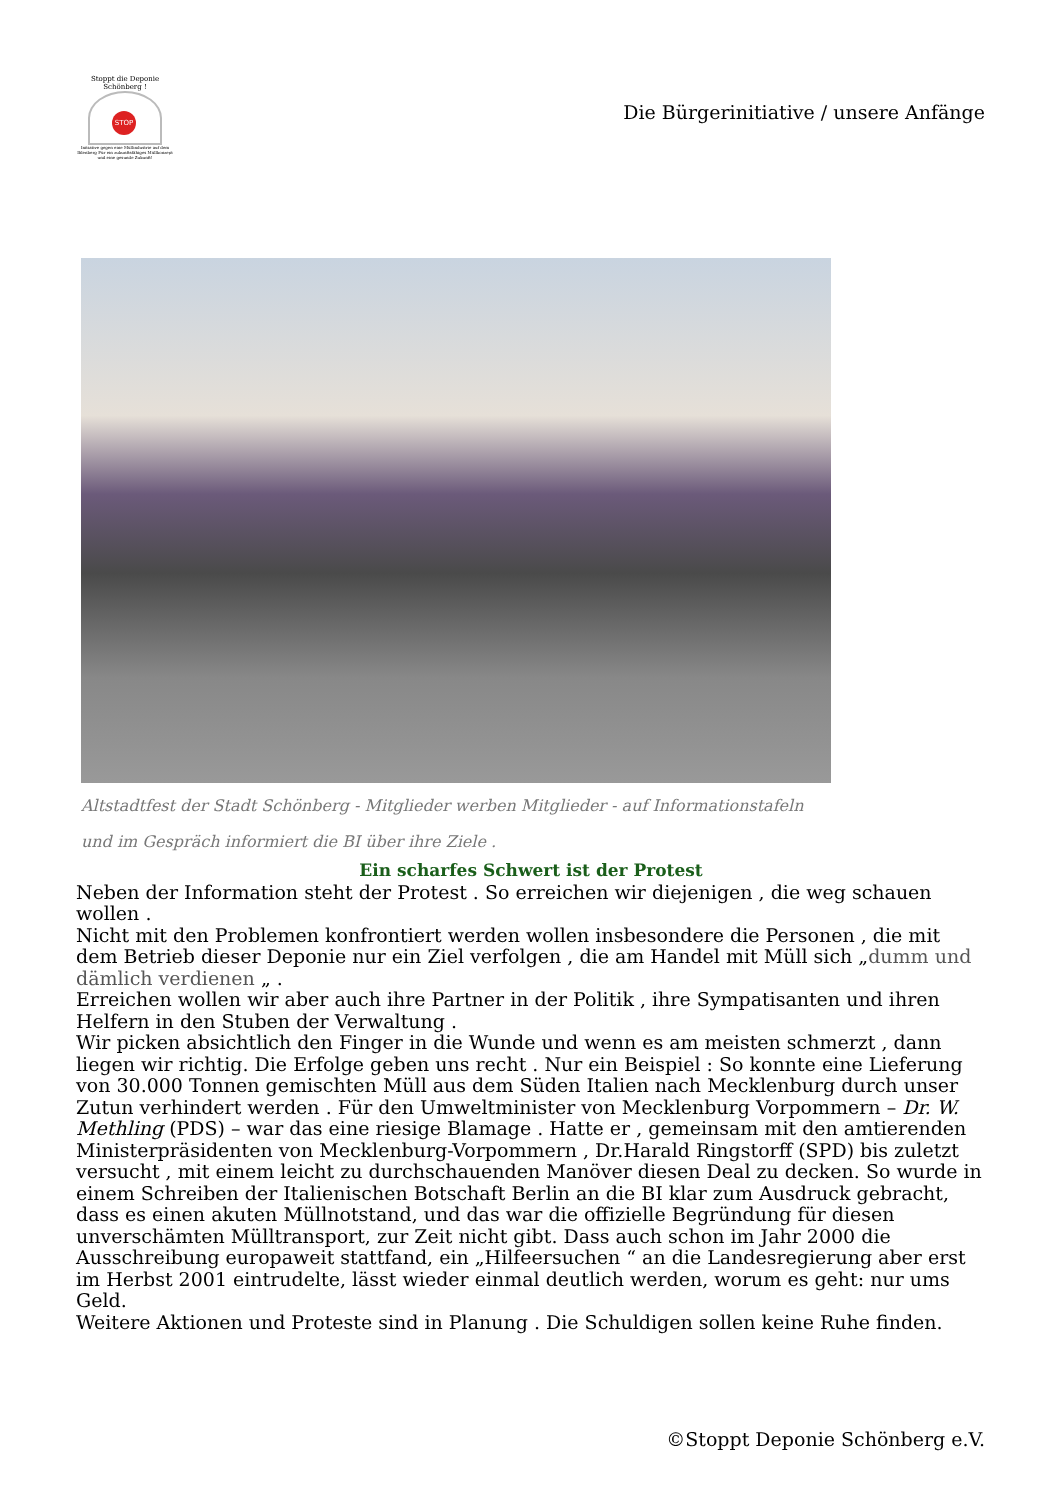Stoppt die Deponie Schönberg !
STOP
Initiative gegen eine Müllindustrie auf dem Ihlenberg Für ein zukunftsfähiges Müllkonzept und eine gesunde Zukunft!
Die Bürgerinitiative / unsere Anfänge
Altstadtfest der Stadt Schönberg - Mitglieder werben Mitglieder - auf Informationstafeln
und im Gespräch informiert die BI über ihre Ziele .
Ein scharfes Schwert ist der Protest
Neben der Information steht der Protest . So erreichen wir diejenigen , die weg schauen wollen .
Nicht mit den Problemen konfrontiert werden wollen insbesondere die Personen , die mit dem Betrieb dieser Deponie nur ein Ziel verfolgen , die am Handel mit Müll sich „dumm und dämlich verdienen „ .
Erreichen wollen wir aber auch ihre Partner in der Politik , ihre Sympatisanten und ihren Helfern in den Stuben der Verwaltung .
Wir picken absichtlich den Finger in die Wunde und wenn es am meisten schmerzt , dann liegen wir richtig. Die Erfolge geben uns recht . Nur ein Beispiel : So konnte eine Lieferung von 30.000 Tonnen gemischten Müll aus dem Süden Italien nach Mecklenburg durch unser Zutun verhindert werden . Für den Umweltminister von Mecklenburg Vorpommern – Dr. W. Methling (PDS) – war das eine riesige Blamage . Hatte er , gemeinsam mit den amtierenden Ministerpräsidenten von Mecklenburg-Vorpommern , Dr.Harald Ringstorff (SPD) bis zuletzt versucht , mit einem leicht zu durchschauenden Manöver diesen Deal zu decken. So wurde in einem Schreiben der Italienischen Botschaft Berlin an die BI klar zum Ausdruck gebracht, dass es einen akuten Müllnotstand, und das war die offizielle Begründung für diesen unverschämten Mülltransport, zur Zeit nicht gibt. Dass auch schon im Jahr 2000 die Ausschreibung europaweit stattfand, ein „Hilfeersuchen “ an die Landesregierung aber erst im Herbst 2001 eintrudelte, lässt wieder einmal deutlich werden, worum es geht: nur ums Geld.
Weitere Aktionen und Proteste sind in Planung . Die Schuldigen sollen keine Ruhe finden.
©Stoppt Deponie Schönberg e.V.